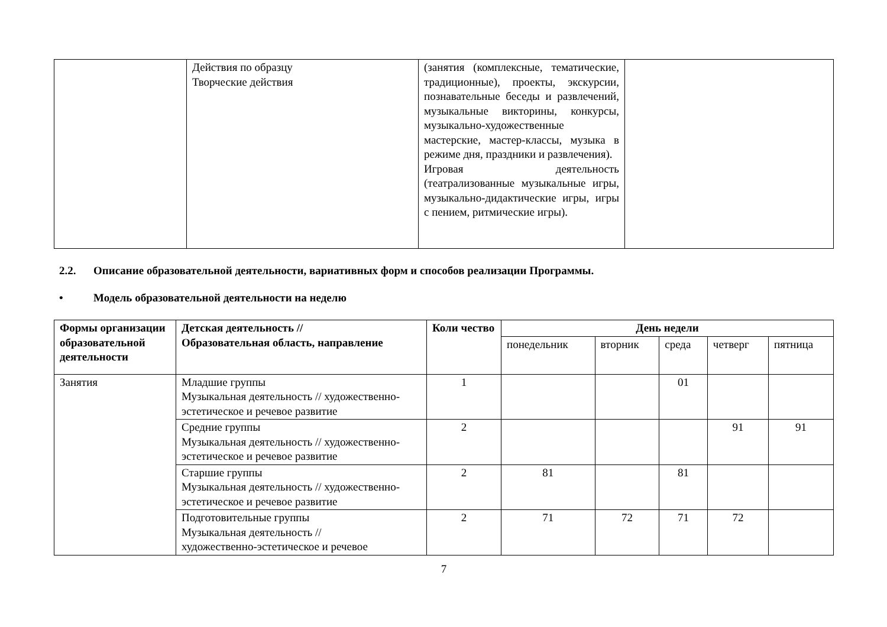| | Действия по образцу Творческие действия | (занятия (комплексные, тематические, традиционные), проекты, экскурсии, познавательные беседы и развлечений, музыкальные викторины, конкурсы, музыкально-художественные мастерские, мастер-классы, музыка в режиме дня, праздники и развлечения). Игровая деятельность (театрализованные музыкальные игры, музыкально-дидактические игры, игры с пением, ритмические игры). | |
2.2. Описание образовательной деятельности, вариативных форм и способов реализации Программы.
• Модель образовательной деятельности на неделю
| Формы организации образовательной деятельности | Детская деятельность // Образовательная область, направление | Коли чество | День недели | | | | |
| --- | --- | --- | --- | --- | --- | --- | --- |
| | | | понедельник | вторник | среда | четверг | пятница |
| Занятия | Младшие группы Музыкальная деятельность // художественно-эстетическое и речевое развитие | 1 | | | 01 | | |
| | Средние группы Музыкальная деятельность // художественно-эстетическое и речевое развитие | 2 | | | | 91 | 91 |
| | Старшие группы Музыкальная деятельность // художественно-эстетическое и речевое развитие | 2 | 81 | | 81 | | |
| | Подготовительные группы Музыкальная деятельность // художественно-эстетическое и речевое | 2 | 71 | 72 | 71 | 72 | |
7